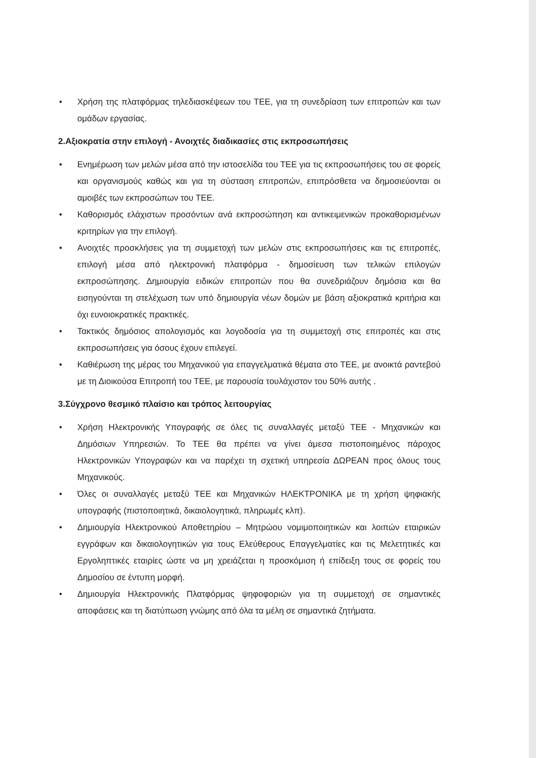• Χρήση της πλατφόρμας τηλεδιασκέψεων του ΤΕΕ, για τη συνεδρίαση των επιτροπών και των ομάδων εργασίας.
2.Αξιοκρατία στην επιλογή - Ανοιχτές διαδικασίες στις εκπροσωπήσεις
• Ενημέρωση των μελών μέσα από την ιστοσελίδα του ΤΕΕ για τις εκπροσωπήσεις του σε φορείς και οργανισμούς καθώς και για τη σύσταση επιτροπών, επιπρόσθετα να δημοσιεύονται οι αμοιβές των εκπροσώπων του ΤΕΕ.
• Καθορισμός ελάχιστων προσόντων ανά εκπροσώπηση και αντικειμενικών προκαθορισμένων κριτηρίων για την επιλογή.
• Ανοιχτές προσκλήσεις για τη συμμετοχή των μελών στις εκπροσωπήσεις και τις επιτροπές, επιλογή μέσα από ηλεκτρονική πλατφόρμα - δημοσίευση των τελικών επιλογών εκπροσώπησης. Δημιουργία ειδικών επιτροπών που θα συνεδριάζουν δημόσια και θα εισηγούνται τη στελέχωση των υπό δημιουργία νέων δομών με βάση αξιοκρατικά κριτήρια και όχι ευνοιοκρατικές πρακτικές.
• Τακτικός δημόσιος απολογισμός και λογοδοσία για τη συμμετοχή στις επιτροπές και στις εκπροσωπήσεις για όσους έχουν επιλεγεί.
• Καθιέρωση της μέρας του Μηχανικού για επαγγελματικά θέματα στο ΤΕΕ, με ανοικτά ραντεβού με τη Διοικούσα Επιτροπή του ΤΕΕ, με παρουσία τουλάχιστον του 50% αυτής .
3.Σύγχρονο θεσμικό πλαίσιο και τρόπος λειτουργίας
• Χρήση Ηλεκτρονικής Υπογραφής σε όλες τις συναλλαγές μεταξύ ΤΕΕ - Μηχανικών και Δημόσιων Υπηρεσιών. Το ΤΕΕ θα πρέπει να γίνει άμεσα πιστοποιημένος πάροχος Ηλεκτρονικών Υπογραφών και να παρέχει τη σχετική υπηρεσία ΔΩΡΕΑΝ προς όλους τους Μηχανικούς.
• Όλες οι συναλλαγές μεταξύ ΤΕΕ και Μηχανικών ΗΛΕΚΤΡΟΝΙΚΑ με τη χρήση ψηφιακής υπογραφής (πιστοποιητικά, δικαιολογητικά, πληρωμές κλπ).
• Δημιουργία Ηλεκτρονικού Αποθετηρίου – Μητρώου νομιμοποιητικών και λοιπών εταιρικών εγγράφων και δικαιολογητικών για τους Ελεύθερους Επαγγελματίες και τις Μελετητικές και Εργοληπτικές εταιρίες ώστε να μη χρειάζεται η προσκόμιση ή επίδειξη τους σε φορείς του Δημοσίου σε έντυπη μορφή.
• Δημιουργία Ηλεκτρονικής Πλατφόρμας ψηφοφοριών για τη συμμετοχή σε σημαντικές αποφάσεις και τη διατύπωση γνώμης από όλα τα μέλη σε σημαντικά ζητήματα.